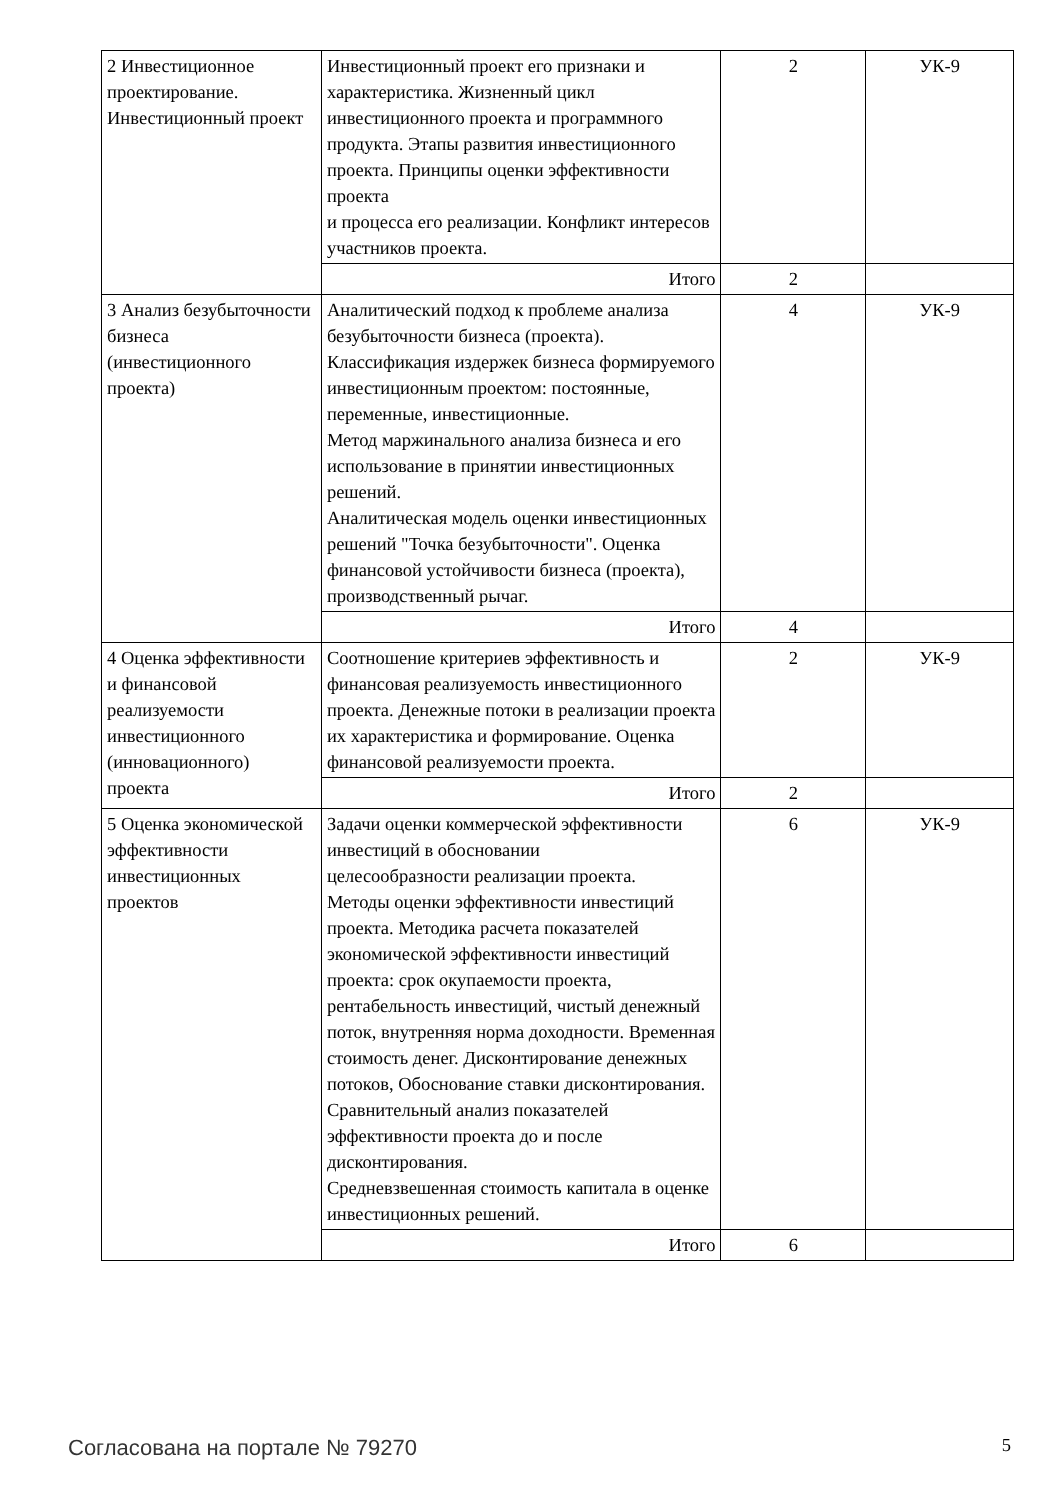| 2 Инвестиционное проектирование. Инвестиционный проект | Инвестиционный проект его признаки и характеристика. Жизненный цикл инвестиционного проекта и программного продукта. Этапы развития инвестиционного проекта. Принципы оценки эффективности проекта и процесса его реализации. Конфликт интересов участников проекта. | 2 | УК-9 |
| | Итого | 2 | |
| 3 Анализ безубыточности бизнеса (инвестиционного проекта) | Аналитический подход к проблеме анализа безубыточности бизнеса (проекта). Классификация издержек бизнеса формируемого инвестиционным проектом: постоянные, переменные, инвестиционные. Метод маржинального анализа бизнеса и его использование в принятии инвестиционных решений. Аналитическая модель оценки инвестиционных решений "Точка безубыточности". Оценка финансовой устойчивости бизнеса (проекта), производственный рычаг. | 4 | УК-9 |
| | Итого | 4 | |
| 4 Оценка эффективности и финансовой реализуемости инвестиционного (инновационного) проекта | Соотношение критериев эффективность и финансовая реализуемость инвестиционного проекта. Денежные потоки в реализации проекта их характеристика и формирование. Оценка финансовой реализуемости проекта. | 2 | УК-9 |
| | Итого | 2 | |
| 5 Оценка экономической эффективности инвестиционных проектов | Задачи оценки коммерческой эффективности инвестиций в обосновании целесообразности реализации проекта. Методы оценки эффективности инвестиций проекта. Методика расчета показателей экономической эффективности инвестиций проекта: срок окупаемости проекта, рентабельность инвестиций, чистый денежный поток, внутренняя норма доходности. Временная стоимость денег. Дисконтирование денежных потоков, Обоснование ставки дисконтирования. Сравнительный анализ показателей эффективности проекта до и после дисконтирования. Средневзвешенная стоимость капитала в оценке инвестиционных решений. | 6 | УК-9 |
| | Итого | 6 | |
Согласована на портале № 79270 5